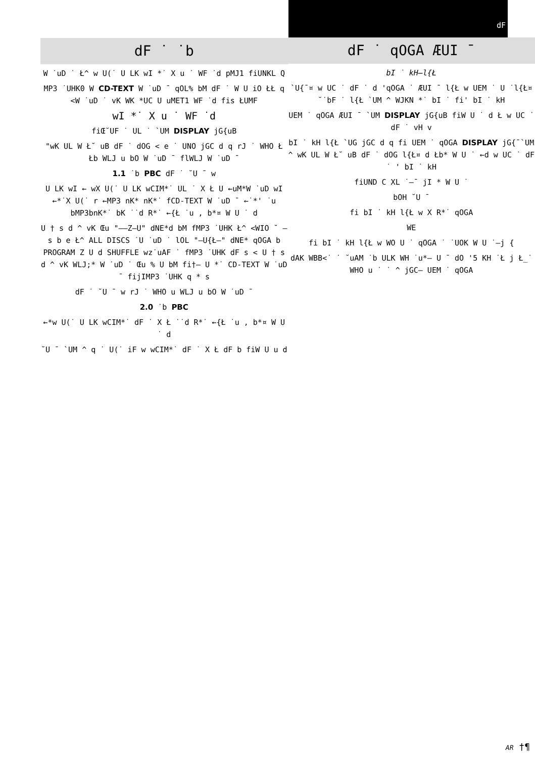dF ˙ ˙b
W ˙uD ˙ Ł^ w U(˙ U LK wI *˙ X u ˙ WF ˙d pMJ1 fiUNKL Q
MP3 ˙UHK0 W CD-TEXT W ˙uD ¯ qOL% bM dF ˙ W U iO ŁŁ q <W ˙uD ˙ vK WK *UC U uMET1 WF ˙d fis ŁUMF
wI *˙ X u ˙ WF ˙d
fiŒ˘UF ˙ UL ˙ `UM DISPLAY jG{uB
"wK UL W Ł˘ uB dF ˙ dOG < e ˙ UNO jGC d q rJ ˙ WHO Ł Łb WLJ u bO W ˙uD ¯ flWLJ W ˙uD ¯
1.1 ˙b PBC dF ˙ ˘U ¯ w
U LK wI ← wX U(˙ U LK wCIM*˙ UL ˙ X Ł U ←uM*W ˙uD wI ←*˙X U(˙ r ←MP3 nK* nK*˙ fCD-TEXT W ˙uD ¯ ←˙*' ˙u bMP3bnK*˙ bK ˙˙d R*˙ ←{Ł ˙u , b*¤ W U ˙ d
U † s d ^ vK Œu "––Z–U" dNE*d bM fMP3 ˙UHK Ł^ <WIO ˘ – s b e Ł^ ALL DISCS ˙U ˙uD ˙ lOL "–U{Ł–" dNE* qOGA b PROGRAM Z U d SHUFFLE wz˙uAF ˙ fMP3 ˙UHK dF s < U † s d ^ vK WLJ;* W ˙uD ˙ Œu % U bM fi†– U *˙ CD-TEXT W ˙uD ¯ fijIMP3 ˙UHK q * s
dF ˙ ˘U ¯ w rJ ˙ WHO u WLJ u bO W ˙uD ¯
2.0 ˙b PBC
←*w U(˙ U LK wCIM*˙ dF ˙ X Ł ˙˙d R*˙ ←{Ł ˙u , b*¤ W U ˙ d
˘U ¯ `UM ^ q ˙ U(˙ iF w wCIM*˙ dF ˙ X Ł dF b fiW U u d
dF ˙
dF ˙ qOGA ÆUI ¯
bI ˙ kH—l{Ł
`U{¯¤ w UC ˙ dF ˙ d 'qOGA ˙ ÆUI ¯ l{Ł w UEM ˙ U ˙l{Ł¤ ˘˙bF ˙ l{Ł `UM ^ WJKN *˙ bI ˙ fi' bI ˙ kH
UEM ˙ qOGA ÆUI ¯ `UM DISPLAY jG{uB fiW U ˙ d Ł w UC ˙ dF ˙ vH v
bI ˙ kH l{Ł `UG jGC d q fi UEM ˙ qOGA DISPLAY jG{¯`UM ^ wK UL W Ł˘ uB dF ˙ dOG l{Ł¤ d Łb* W U ˙ ←d w UC ˙ dF ˙ ' bI ˙ kH
fiUND C XL ˙–¯ jI * W U ˙
bOH ˘U ¯
fi bI ˙ kH l{Ł w X R*˙ qOGA
WE
fi bI ˙ kH l{Ł w WO U ˙ qOGA ˙ ˙UOK W U ˙–j {
dAK WBB<˙ ˙ ˘uAM ˙b ULK WH ˙u*– U ¯ dO '5 KH ˙Ł j Ł_˙ WHO u ˙ ˙ ^ jGC– UEM ˙ qOGA
AR †¶